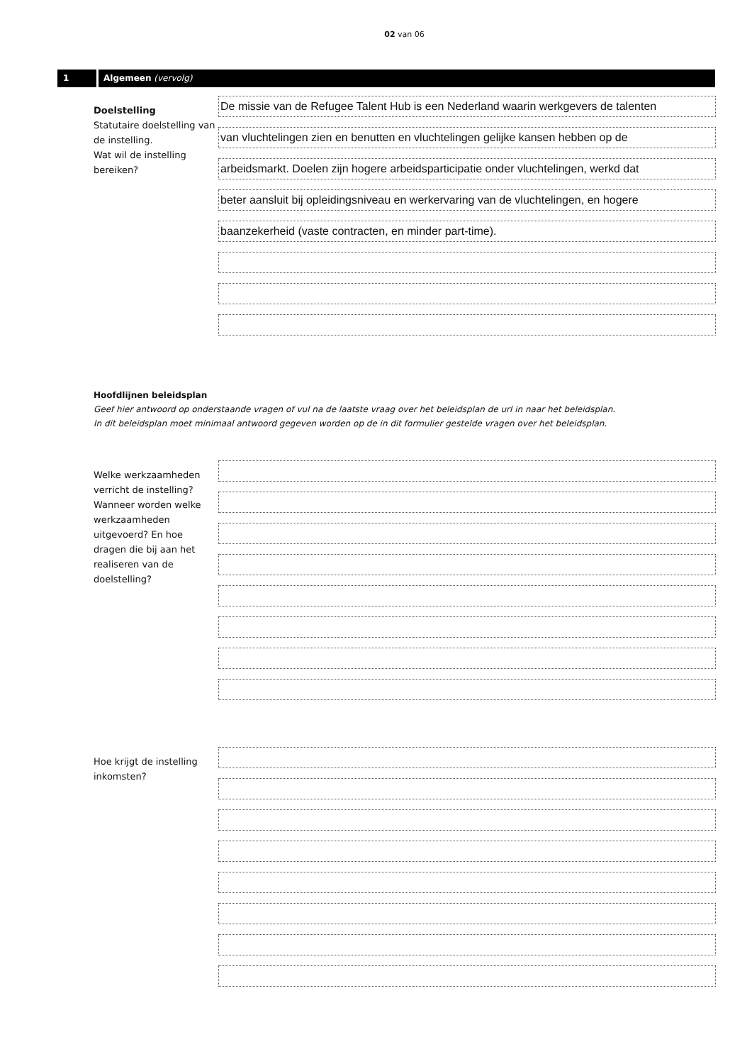02 van 06
1 Algemeen (vervolg)
Doelstelling
Statutaire doelstelling van de instelling.
Wat wil de instelling bereiken?
De missie van de Refugee Talent Hub is een Nederland waarin werkgevers de talenten
van vluchtelingen zien en benutten en vluchtelingen gelijke kansen hebben op de
arbeidsmarkt. Doelen zijn hogere arbeidsparticipatie onder vluchtelingen, werkd dat
beter aansluit bij opleidingsniveau en werkervaring van de vluchtelingen, en hogere
baanzekerheid (vaste contracten, en minder part-time).
Hoofdlijnen beleidsplan
Geef hier antwoord op onderstaande vragen of vul na de laatste vraag over het beleidsplan de url in naar het beleidsplan.
In dit beleidsplan moet minimaal antwoord gegeven worden op de in dit formulier gestelde vragen over het beleidsplan.
Welke werkzaamheden verricht de instelling? Wanneer worden welke werkzaamheden uitgevoerd? En hoe dragen die bij aan het realiseren van de doelstelling?
Hoe krijgt de instelling inkomsten?